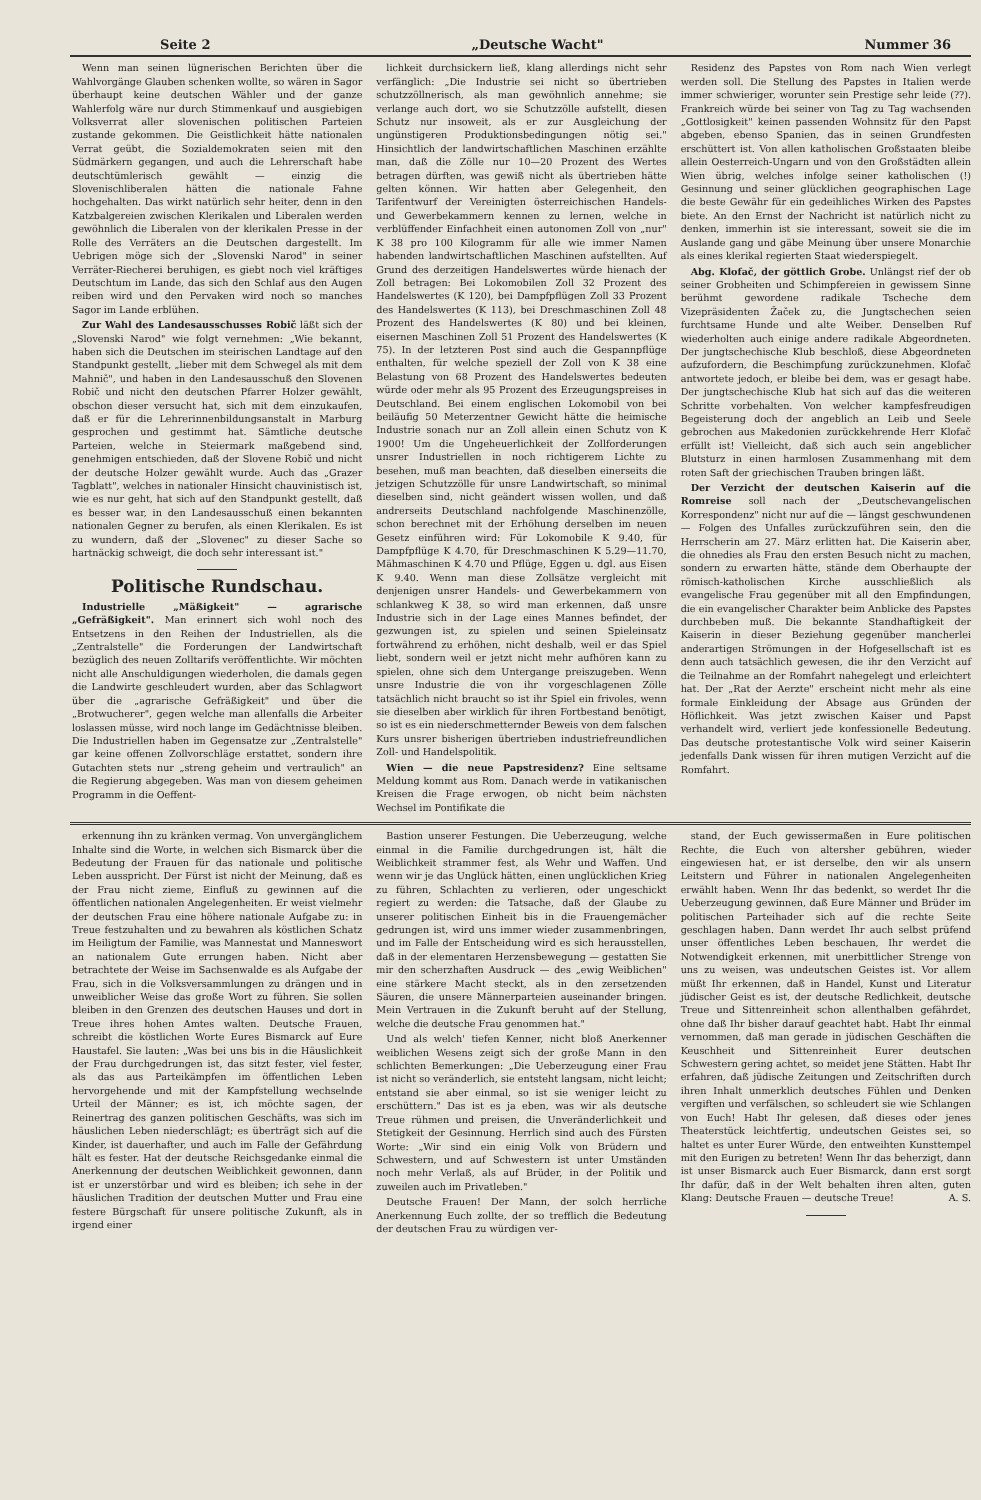Seite 2 „Deutsche Wacht" Nummer 36
Wenn man seinen lügnerischen Berichten über die Wahlvorgänge Glauben schenken wollte, so wären in Sagor überhaupt keine deutschen Wähler und der ganze Wahlerfolg wäre nur durch Stimmenkauf und ausgiebigen Volksverrat aller slovenischen politischen Parteien zustande gekommen. Die Geistlichkeit hätte nationalen Verrat geübt, die Sozialdemokraten seien mit den Südmärkern gegangen, und auch die Lehrerschaft habe deutschtümlerisch gewählt — einzig die Slovenischliberalen hätten die nationale Fahne hochgehalten. Das wirkt natürlich sehr heiter, denn in den Katzbalgereien zwischen Klerikalen und Liberalen werden gewöhnlich die Liberalen von der klerikalen Presse in der Rolle des Verräters an die Deutschen dargestellt. Im Uebrigen möge sich der „Slovenski Narod" in seiner Verräter-Riecherei beruhigen, es giebt noch viel kräftiges Deutschtum im Lande, das sich den Schlaf aus den Augen reiben wird und den Pervaken wird noch so manches Sagor im Lande erblühen.
Zur Wahl des Landesausschusses Robič läßt sich der „Slovenski Narod" wie folgt vernehmen: „Wie bekannt, haben sich die Deutschen im steirischen Landtage auf den Standpunkt gestellt, „lieber mit dem Schwegel als mit dem Mahnič", und haben in den Landesausschuß den Slovenen Robič und nicht den deutschen Pfarrer Holzer gewählt, obschon dieser versucht hat, sich mit dem einzukaufen, daß er für die Lehrerinnenbildungsanstalt in Marburg gesprochen und gestimmt hat. Sämtliche deutsche Parteien, welche in Steiermark maßgebend sind, genehmigen entschieden, daß der Slovene Robič und nicht der deutsche Holzer gewählt wurde. Auch das „Grazer Tagblatt", welches in nationaler Hinsicht chauvinistisch ist, wie es nur geht, hat sich auf den Standpunkt gestellt, daß es besser war, in den Landesausschuß einen bekannten nationalen Gegner zu berufen, als einen Klerikalen. Es ist zu wundern, daß der „Slovenec" zu dieser Sache so hartnäckig schweigt, die doch sehr interessant ist."
Politische Rundschau.
Industrielle „Mäßigkeit" — agrarische „Gefräßigkeit". Man erinnert sich wohl noch des Entsetzens in den Reihen der Industriellen, als die „Zentralstelle" die Forderungen der Landwirtschaft bezüglich des neuen Zolltarifs veröffentlichte. Wir möchten nicht alle Anschuldigungen wiederholen, die damals gegen die Landwirte geschleudert wurden, aber das Schlagwort über die „agrarische Gefräßigkeit" und über die „Brotwucherer", gegen welche man allenfalls die Arbeiter loslassen müsse, wird noch lange im Gedächtnisse bleiben. Die Industriellen haben im Gegensatze zur „Zentralstelle" gar keine offenen Zollvorschläge erstattet, sondern ihre Gutachten stets nur „streng geheim und vertraulich" an die Regierung abgegeben. Was man von diesem geheimen Programm in die Oeffent-
lichkeit durchsickern ließ, klang allerdings nicht sehr verfänglich: „Die Industrie sei nicht so übertrieben schutzzöllnerisch, als man gewöhnlich annehme; sie verlange auch dort, wo sie Schutzzölle aufstellt, diesen Schutz nur insoweit, als er zur Ausgleichung der ungünstigeren Produktionsbedingungen nötig sei." Hinsichtlich der landwirtschaftlichen Maschinen erzählte man, daß die Zölle nur 10—20 Prozent des Wertes betragen dürften, was gewiß nicht als übertrieben hätte gelten können. Wir hatten aber Gelegenheit, den Tarifentwurf der Vereinigten österreichischen Handels- und Gewerbekammern kennen zu lernen, welche in verblüffender Einfachheit einen autonomen Zoll von „nur" K 38 pro 100 Kilogramm für alle wie immer Namen habenden landwirtschaftlichen Maschinen aufstellten. Auf Grund des derzeitigen Handelswertes würde hienach der Zoll betragen: Bei Lokomobilen Zoll 32 Prozent des Handelswertes (K 120), bei Dampfpflügen Zoll 33 Prozent des Handelswertes (K 113), bei Dreschmaschinen Zoll 48 Prozent des Handelswertes (K 80) und bei kleinen, eisernen Maschinen Zoll 51 Prozent des Handelswertes (K 75). In der letzteren Post sind auch die Gespannpflüge enthalten, für welche speziell der Zoll von K 38 eine Belastung von 68 Prozent des Handelswertes bedeuten würde oder mehr als 95 Prozent des Erzeugungspreises in Deutschland. Bei einem englischen Lokomobil von bei beiläufig 50 Meterzentner Gewicht hätte die heimische Industrie sonach nur an Zoll allein einen Schutz von K 1900! Um die Ungeheuerlichkeit der Zollforderungen unsrer Industriellen in noch richtigerem Lichte zu besehen, muß man beachten, daß dieselben einerseits die jetzigen Schutzzölle für unsre Landwirtschaft, so minimal dieselben sind, nicht geändert wissen wollen, und daß andrerseits Deutschland nachfolgende Maschinenzölle, schon berechnet mit der Erhöhung derselben im neuen Gesetz einführen wird: Für Lokomobile K 9.40, für Dampfpflüge K 4.70, für Dreschmaschinen K 5.29—11.70, Mähmaschinen K 4.70 und Pflüge, Eggen u. dgl. aus Eisen K 9.40. Wenn man diese Zollsätze vergleicht mit denjenigen unsrer Handels- und Gewerbekammern von schlankweg K 38, so wird man erkennen, daß unsre Industrie sich in der Lage eines Mannes befindet, der gezwungen ist, zu spielen und seinen Spieleinsatz fortwährend zu erhöhen, nicht deshalb, weil er das Spiel liebt, sondern weil er jetzt nicht mehr aufhören kann zu spielen, ohne sich dem Untergange preiszugeben. Wenn unsre Industrie die von ihr vorgeschlagenen Zölle tatsächlich nicht braucht so ist ihr Spiel ein frivoles, wenn sie dieselben aber wirklich für ihren Fortbestand benötigt, so ist es ein niederschmetternder Beweis von dem falschen Kurs unsrer bisherigen übertrieben industriefreundlichen Zoll- und Handelspolitik.
Wien — die neue Papstresidenz? Eine seltsame Meldung kommt aus Rom. Danach werde in vatikanischen Kreisen die Frage erwogen, ob nicht beim nächsten Wechsel im Pontifikate die
Residenz des Papstes von Rom nach Wien verlegt werden soll. Die Stellung des Papstes in Italien werde immer schwieriger, worunter sein Prestige sehr leide (??). Frankreich würde bei seiner von Tag zu Tag wachsenden „Gottlosigkeit" keinen passenden Wohnsitz für den Papst abgeben, ebenso Spanien, das in seinen Grundfesten erschüttert ist. Von allen katholischen Großstaaten bleibe allein Oesterreich-Ungarn und von den Großstädten allein Wien übrig, welches infolge seiner katholischen (!) Gesinnung und seiner glücklichen geographischen Lage die beste Gewähr für ein gedeihliches Wirken des Papstes biete. An den Ernst der Nachricht ist natürlich nicht zu denken, immerhin ist sie interessant, soweit sie die im Auslande gang und gäbe Meinung über unsere Monarchie als eines klerikal regierten Staat wiederspiegelt.
Abg. Klofač, der göttlich Grobe. Unlängst rief der ob seiner Grobheiten und Schimpfereien in gewissem Sinne berühmt gewordene radikale Tscheche dem Vizepräsidenten Žaček zu, die Jungtschechen seien furchtsame Hunde und alte Weiber. Denselben Ruf wiederholten auch einige andere radikale Abgeordneten. Der jungtschechische Klub beschloß, diese Abgeordneten aufzufordern, die Beschimpfung zurückzunehmen. Klofač antwortete jedoch, er bleibe bei dem, was er gesagt habe. Der jungtschechische Klub hat sich auf das die weiteren Schritte vorbehalten. Von welcher kampfesfreudigen Begeisterung doch der angeblich an Leib und Seele gebrochen aus Makedonien zurückkehrende Herr Klofač erfüllt ist! Vielleicht, daß sich auch sein angeblicher Blutsturz in einen harmlosen Zusammenhang mit dem roten Saft der griechischen Trauben bringen läßt.
Der Verzicht der deutschen Kaiserin auf die Romreise soll nach der „Deutschevangelischen Korrespondenz" nicht nur auf die — längst geschwundenen — Folgen des Unfalles zurückzuführen sein, den die Herrscherin am 27. März erlitten hat. Die Kaiserin aber, die ohnedies als Frau den ersten Besuch nicht zu machen, sondern zu erwarten hätte, stände dem Oberhaupte der römisch-katholischen Kirche ausschließlich als evangelische Frau gegenüber mit all den Empfindungen, die ein evangelischer Charakter beim Anblicke des Papstes durchbeben muß. Die bekannte Standhaftigkeit der Kaiserin in dieser Beziehung gegenüber mancherlei anderartigen Strömungen in der Hofgesellschaft ist es denn auch tatsächlich gewesen, die ihr den Verzicht auf die Teilnahme an der Romfahrt nahegelegt und erleichtert hat. Der „Rat der Aerzte" erscheint nicht mehr als eine formale Einkleidung der Absage aus Gründen der Höflichkeit. Was jetzt zwischen Kaiser und Papst verhandelt wird, verliert jede konfessionelle Bedeutung. Das deutsche protestantische Volk wird seiner Kaiserin jedenfalls Dank wissen für ihren mutigen Verzicht auf die Romfahrt.
erkennung ihn zu kränken vermag. Von unvergänglichem Inhalte sind die Worte, in welchen sich Bismarck über die Bedeutung der Frauen für das nationale und politische Leben ausspricht. Der Fürst ist nicht der Meinung, daß es der Frau nicht zieme, Einfluß zu gewinnen auf die öffentlichen nationalen Angelegenheiten. Er weist vielmehr der deutschen Frau eine höhere nationale Aufgabe zu: in Treue festzuhalten und zu bewahren als köstlichen Schatz im Heiligtum der Familie, was Mannestat und Manneswort an nationalem Gute errungen haben. Nicht aber betrachtete der Weise im Sachsenwalde es als Aufgabe der Frau, sich in die Volksversammlungen zu drängen und in unweiblicher Weise das große Wort zu führen. Sie sollen bleiben in den Grenzen des deutschen Hauses und dort in Treue ihres hohen Amtes walten. Deutsche Frauen, schreibt die köstlichen Worte Eures Bismarck auf Eure Haustafel. Sie lauten: „Was bei uns bis in die Häuslichkeit der Frau durchgedrungen ist, das sitzt fester, viel fester, als das aus Parteikämpfen im öffentlichen Leben hervorgehende und mit der Kampfstellung wechselnde Urteil der Männer; es ist, ich möchte sagen, der Reinertrag des ganzen politischen Geschäfts, was sich im häuslichen Leben niederschlägt; es überträgt sich auf die Kinder, ist dauerhafter, und auch im Falle der Gefährdung hält es fester. Hat der deutsche Reichsgedanke einmal die Anerkennung der deutschen Weiblichkeit gewonnen, dann ist er unzerstörbar und wird es bleiben; ich sehe in der häuslichen Tradition der deutschen Mutter und Frau eine festere Bürgschaft für unsere politische Zukunft, als in irgend einer
Bastion unserer Festungen. Die Ueberzeugung, welche einmal in die Familie durchgedrungen ist, hält die Weiblichkeit strammer fest, als Wehr und Waffen. Und wenn wir je das Unglück hätten, einen unglücklichen Krieg zu führen, Schlachten zu verlieren, oder ungeschickt regiert zu werden: die Tatsache, daß der Glaube zu unserer politischen Einheit bis in die Frauengemächer gedrungen ist, wird uns immer wieder zusammenbringen, und im Falle der Entscheidung wird es sich herausstellen, daß in der elementaren Herzensbewegung — gestatten Sie mir den scherzhaften Ausdruck — des „ewig Weiblichen" eine stärkere Macht steckt, als in den zersetzenden Säuren, die unsere Männerparteien auseinander bringen. Mein Vertrauen in die Zukunft beruht auf der Stellung, welche die deutsche Frau genommen hat."
Und als welch' tiefen Kenner, nicht bloß Anerkenner weiblichen Wesens zeigt sich der große Mann in den schlichten Bemerkungen: „Die Ueberzeugung einer Frau ist nicht so veränderlich, sie entsteht langsam, nicht leicht; entstand sie aber einmal, so ist sie weniger leicht zu erschüttern." Das ist es ja eben, was wir als deutsche Treue rühmen und preisen, die Unveränderlichkeit und Stetigkeit der Gesinnung. Herrlich sind auch des Fürsten Worte: „Wir sind ein einig Volk von Brüdern und Schwestern, und auf Schwestern ist unter Umständen noch mehr Verlaß, als auf Brüder, in der Politik und zuweilen auch im Privatleben."
Deutsche Frauen! Der Mann, der solch herrliche Anerkennung Euch zollte, der so trefflich die Bedeutung der deutschen Frau zu würdigen ver-
stand, der Euch gewissermaßen in Eure politischen Rechte, die Euch von altersher gebühren, wieder eingewiesen hat, er ist derselbe, den wir als unsern Leitstern und Führer in nationalen Angelegenheiten erwählt haben. Wenn Ihr das bedenkt, so werdet Ihr die Ueberzeugung gewinnen, daß Eure Männer und Brüder im politischen Parteihader sich auf die rechte Seite geschlagen haben. Dann werdet Ihr auch selbst prüfend unser öffentliches Leben beschauen, Ihr werdet die Notwendigkeit erkennen, mit unerbittlicher Strenge von uns zu weisen, was undeutschen Geistes ist. Vor allem müßt Ihr erkennen, daß in Handel, Kunst und Literatur jüdischer Geist es ist, der deutsche Redlichkeit, deutsche Treue und Sittenreinheit schon allenthalben gefährdet, ohne daß Ihr bisher darauf geachtet habt. Habt Ihr einmal vernommen, daß man gerade in jüdischen Geschäften die Keuschheit und Sittenreinheit Eurer deutschen Schwestern gering achtet, so meidet jene Stätten. Habt Ihr erfahren, daß jüdische Zeitungen und Zeitschriften durch ihren Inhalt unmerklich deutsches Fühlen und Denken vergiften und verfälschen, so schleudert sie wie Schlangen von Euch! Habt Ihr gelesen, daß dieses oder jenes Theaterstück leichtfertig, undeutschen Geistes sei, so haltet es unter Eurer Würde, den entweihten Kunsttempel mit den Eurigen zu betreten! Wenn Ihr das beherzigt, dann ist unser Bismarck auch Euer Bismarck, dann erst sorgt Ihr dafür, daß in der Welt behalten ihren alten, guten Klang: Deutsche Frauen — deutsche Treue! A. S.